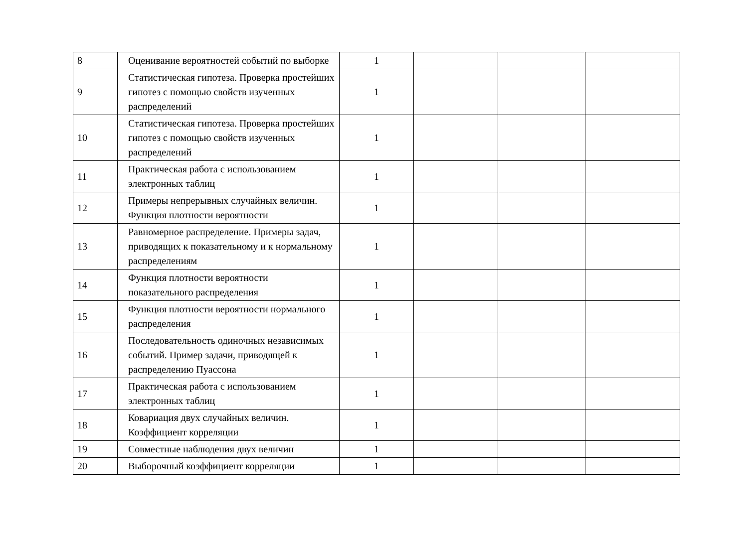| 8 | Оценивание вероятностей событий по выборке | 1 | | | |
| 9 | Статистическая гипотеза. Проверка простейших гипотез с помощью свойств изученных распределений | 1 | | | |
| 10 | Статистическая гипотеза. Проверка простейших гипотез с помощью свойств изученных распределений | 1 | | | |
| 11 | Практическая работа с использованием электронных таблиц | 1 | | | |
| 12 | Примеры непрерывных случайных величин. Функция плотности вероятности | 1 | | | |
| 13 | Равномерное распределение. Примеры задач, приводящих к показательному и к нормальному распределениям | 1 | | | |
| 14 | Функция плотности вероятности показательного распределения | 1 | | | |
| 15 | Функция плотности вероятности нормального распределения | 1 | | | |
| 16 | Последовательность одиночных независимых событий. Пример задачи, приводящей к распределению Пуассона | 1 | | | |
| 17 | Практическая работа с использованием электронных таблиц | 1 | | | |
| 18 | Ковариация двух случайных величин. Коэффициент корреляции | 1 | | | |
| 19 | Совместные наблюдения двух величин | 1 | | | |
| 20 | Выборочный коэффициент корреляции | 1 | | | |